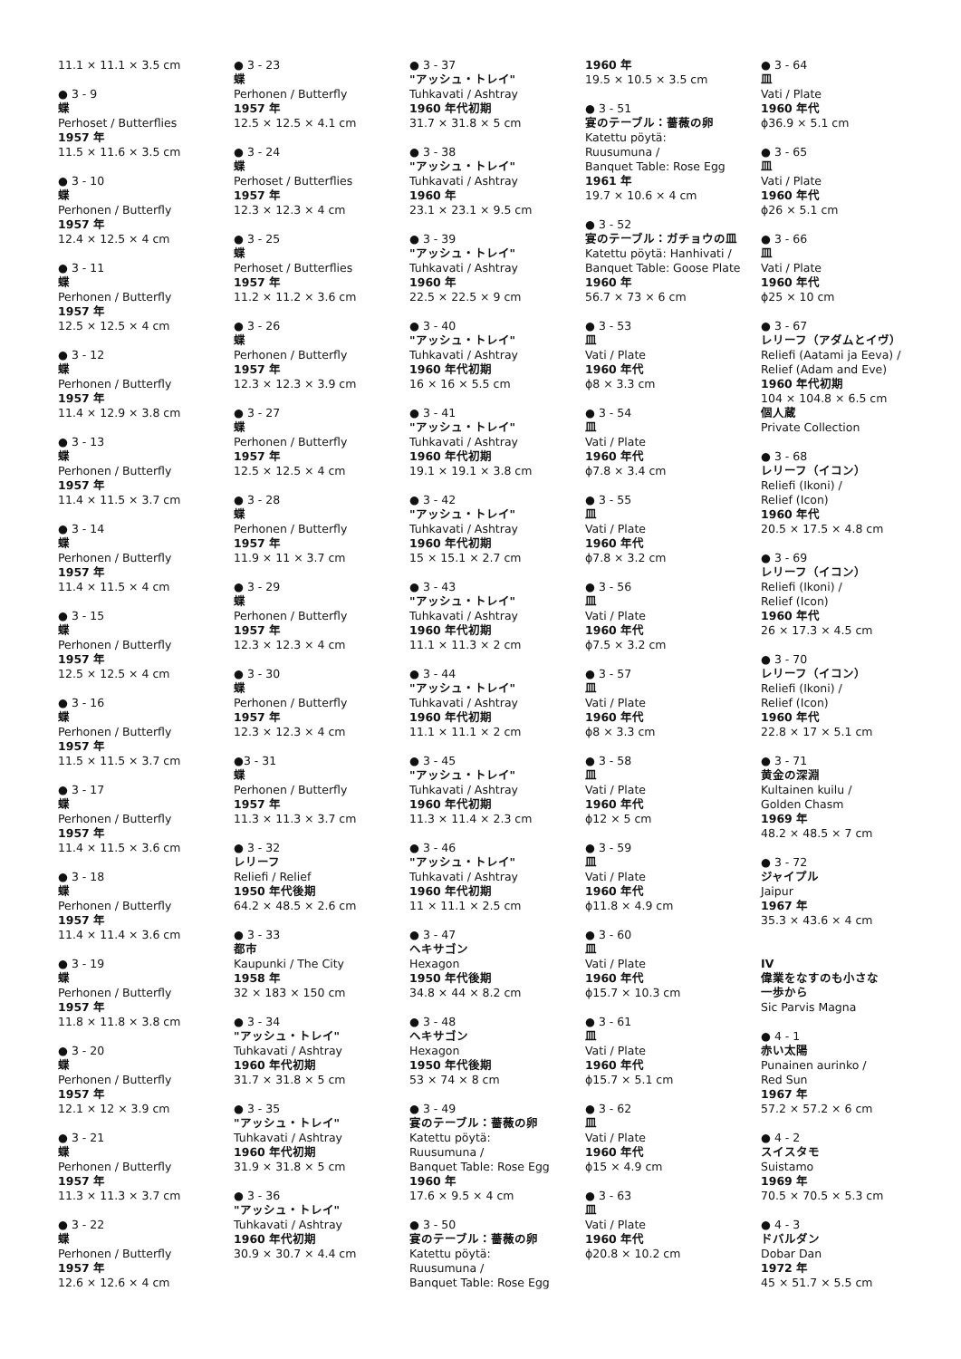11.1 × 11.1 × 3.5 cm
● 3 - 9
蝶
Perhoset / Butterflies
1957 年
11.5 × 11.6 × 3.5 cm
● 3 - 10
蝶
Perhonen / Butterfly
1957 年
12.4 × 12.5 × 4 cm
● 3 - 11
蝶
Perhonen / Butterfly
1957 年
12.5 × 12.5 × 4 cm
● 3 - 12
蝶
Perhonen / Butterfly
1957 年
11.4 × 12.9 × 3.8 cm
● 3 - 13
蝶
Perhonen / Butterfly
1957 年
11.4 × 11.5 × 3.7 cm
● 3 - 14
蝶
Perhonen / Butterfly
1957 年
11.4 × 11.5 × 4 cm
● 3 - 15
蝶
Perhonen / Butterfly
1957 年
12.5 × 12.5 × 4 cm
● 3 - 16
蝶
Perhonen / Butterfly
1957 年
11.5 × 11.5 × 3.7 cm
● 3 - 17
蝶
Perhonen / Butterfly
1957 年
11.4 × 11.5 × 3.6 cm
● 3 - 18
蝶
Perhonen / Butterfly
1957 年
11.4 × 11.4 × 3.6 cm
● 3 - 19
蝶
Perhonen / Butterfly
1957 年
11.8 × 11.8 × 3.8 cm
● 3 - 20
蝶
Perhonen / Butterfly
1957 年
12.1 × 12 × 3.9 cm
● 3 - 21
蝶
Perhonen / Butterfly
1957 年
11.3 × 11.3 × 3.7 cm
● 3 - 22
蝶
Perhonen / Butterfly
1957 年
12.6 × 12.6 × 4 cm
● 3 - 23
蝶
Perhonen / Butterfly
1957 年
12.5 × 12.5 × 4.1 cm
● 3 - 24
蝶
Perhoset / Butterflies
1957 年
12.3 × 12.3 × 4 cm
● 3 - 25
蝶
Perhoset / Butterflies
1957 年
11.2 × 11.2 × 3.6 cm
● 3 - 26
蝶
Perhonen / Butterfly
1957 年
12.3 × 12.3 × 3.9 cm
● 3 - 27
蝶
Perhonen / Butterfly
1957 年
12.5 × 12.5 × 4 cm
● 3 - 28
蝶
Perhonen / Butterfly
1957 年
11.9 × 11 × 3.7 cm
● 3 - 29
蝶
Perhonen / Butterfly
1957 年
12.3 × 12.3 × 4 cm
● 3 - 30
蝶
Perhonen / Butterfly
1957 年
12.3 × 12.3 × 4 cm
●3 - 31
蝶
Perhonen / Butterfly
1957 年
11.3 × 11.3 × 3.7 cm
● 3 - 32
レリーフ
Reliefi / Relief
1950 年代後期
64.2 × 48.5 × 2.6 cm
● 3 - 33
都市
Kaupunki / The City
1958 年
32 × 183 × 150 cm
● 3 - 34
"アッシュ・トレイ"
Tuhkavati / Ashtray
1960 年代初期
31.7 × 31.8 × 5 cm
● 3 - 35
"アッシュ・トレイ"
Tuhkavati / Ashtray
1960 年代初期
31.9 × 31.8 × 5 cm
● 3 - 36
"アッシュ・トレイ"
Tuhkavati / Ashtray
1960 年代初期
30.9 × 30.7 × 4.4 cm
● 3 - 37
"アッシュ・トレイ"
Tuhkavati / Ashtray
1960 年代初期
31.7 × 31.8 × 5 cm
● 3 - 38
"アッシュ・トレイ"
Tuhkavati / Ashtray
1960 年
23.1 × 23.1 × 9.5 cm
● 3 - 39
"アッシュ・トレイ"
Tuhkavati / Ashtray
1960 年
22.5 × 22.5 × 9 cm
● 3 - 40
"アッシュ・トレイ"
Tuhkavati / Ashtray
1960 年代初期
16 × 16 × 5.5 cm
● 3 - 41
"アッシュ・トレイ"
Tuhkavati / Ashtray
1960 年代初期
19.1 × 19.1 × 3.8 cm
● 3 - 42
"アッシュ・トレイ"
Tuhkavati / Ashtray
1960 年代初期
15 × 15.1 × 2.7 cm
● 3 - 43
"アッシュ・トレイ"
Tuhkavati / Ashtray
1960 年代初期
11.1 × 11.3 × 2 cm
● 3 - 44
"アッシュ・トレイ"
Tuhkavati / Ashtray
1960 年代初期
11.1 × 11.1 × 2 cm
● 3 - 45
"アッシュ・トレイ"
Tuhkavati / Ashtray
1960 年代初期
11.3 × 11.4 × 2.3 cm
● 3 - 46
"アッシュ・トレイ"
Tuhkavati / Ashtray
1960 年代初期
11 × 11.1 × 2.5 cm
● 3 - 47
ヘキサゴン
Hexagon
1950 年代後期
34.8 × 44 × 8.2 cm
● 3 - 48
ヘキサゴン
Hexagon
1950 年代後期
53 × 74 × 8 cm
● 3 - 49
宴のテーブル：薔薇の卵
Katettu pöytä:
Ruusumuna /
Banquet Table: Rose Egg
1960 年
17.6 × 9.5 × 4 cm
● 3 - 50
宴のテーブル：薔薇の卵
Katettu pöytä:
Ruusumuna /
Banquet Table: Rose Egg
1960 年
19.5 × 10.5 × 3.5 cm
● 3 - 51
宴のテーブル：薔薇の卵
Katettu pöytä:
Ruusumuna /
Banquet Table: Rose Egg
1961 年
19.7 × 10.6 × 4 cm
● 3 - 52
宴のテーブル：ガチョウの皿
Katettu pöytä: Hanhivati /
Banquet Table: Goose Plate
1960 年
56.7 × 73 × 6 cm
● 3 - 53
皿
Vati / Plate
1960 年代
ϕ8 × 3.3 cm
● 3 - 54
皿
Vati / Plate
1960 年代
ϕ7.8 × 3.4 cm
● 3 - 55
皿
Vati / Plate
1960 年代
ϕ7.8 × 3.2 cm
● 3 - 56
皿
Vati / Plate
1960 年代
ϕ7.5 × 3.2 cm
● 3 - 57
皿
Vati / Plate
1960 年代
ϕ8 × 3.3 cm
● 3 - 58
皿
Vati / Plate
1960 年代
ϕ12 × 5 cm
● 3 - 59
皿
Vati / Plate
1960 年代
ϕ11.8 × 4.9 cm
● 3 - 60
皿
Vati / Plate
1960 年代
ϕ15.7 × 10.3 cm
● 3 - 61
皿
Vati / Plate
1960 年代
ϕ15.7 × 5.1 cm
● 3 - 62
皿
Vati / Plate
1960 年代
ϕ15 × 4.9 cm
● 3 - 63
皿
Vati / Plate
1960 年代
ϕ20.8 × 10.2 cm
● 3 - 64
皿
Vati / Plate
1960 年代
ϕ36.9 × 5.1 cm
● 3 - 65
皿
Vati / Plate
1960 年代
ϕ26 × 5.1 cm
● 3 - 66
皿
Vati / Plate
1960 年代
ϕ25 × 10 cm
● 3 - 67
レリーフ（アダムとイヴ）
Reliefi (Aatami ja Eeva) /
Relief (Adam and Eve)
1960 年代初期
104 × 104.8 × 6.5 cm
個人蔵
Private Collection
● 3 - 68
レリーフ（イコン）
Reliefi (Ikoni) /
Relief (Icon)
1960 年代
20.5 × 17.5 × 4.8 cm
● 3 - 69
レリーフ（イコン）
Reliefi (Ikoni) /
Relief (Icon)
1960 年代
26 × 17.3 × 4.5 cm
● 3 - 70
レリーフ（イコン）
Reliefi (Ikoni) /
Relief (Icon)
1960 年代
22.8 × 17 × 5.1 cm
● 3 - 71
黄金の深淵
Kultainen kuilu /
Golden Chasm
1969 年
48.2 × 48.5 × 7 cm
● 3 - 72
ジャイプル
Jaipur
1967 年
35.3 × 43.6 × 4 cm
IV
偉業をなすのも小さな
一歩から
Sic Parvis Magna
● 4 - 1
赤い太陽
Punainen aurinko /
Red Sun
1967 年
57.2 × 57.2 × 6 cm
● 4 - 2
スイスタモ
Suistamo
1969 年
70.5 × 70.5 × 5.3 cm
● 4 - 3
ドバルダン
Dobar Dan
1972 年
45 × 51.7 × 5.5 cm